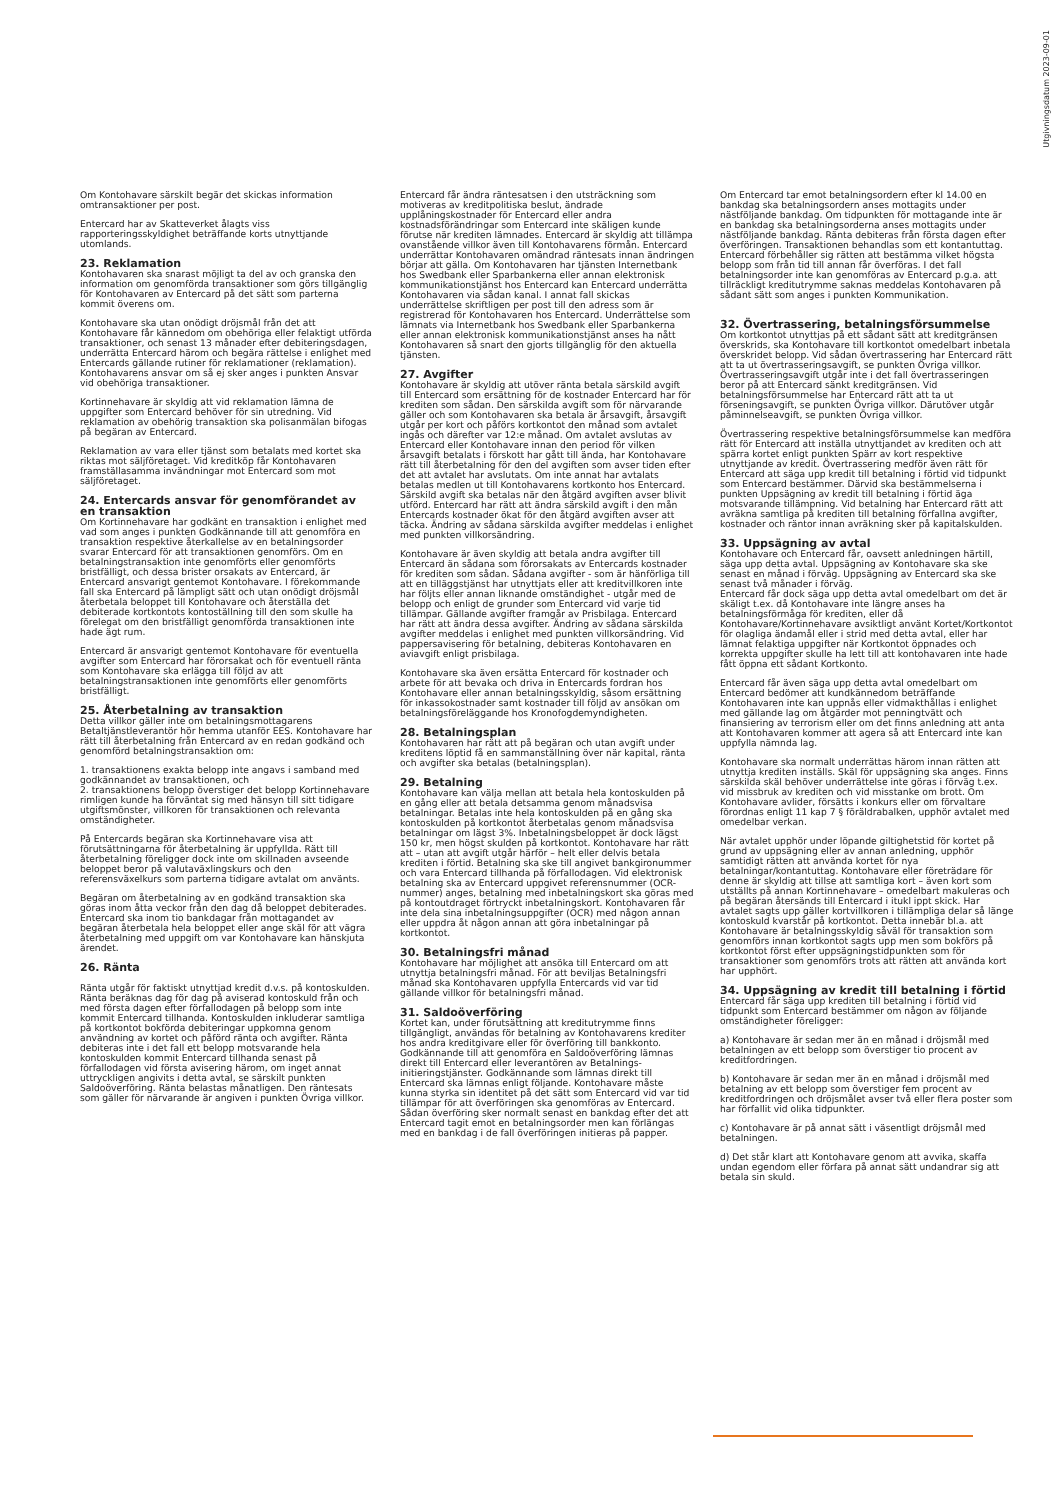Utgivningsdatum 2023-09-01
Om Kontohavare särskilt begär det skickas information omtransaktioner per post.
Entercard har av Skatteverket ålagts viss rapporteringsskyldighet beträffande korts utnyttjande utomlands.
23. Reklamation
Kontohavaren ska snarast möjligt ta del av och granska den information om genomförda transaktioner som görs tillgänglig för Kontohavaren av Entercard på det sätt som parterna kommit överens om.
Kontohavare ska utan onödigt dröjsmål från det att Kontohavare får kännedom om obehöriga eller felaktigt utförda transaktioner, och senast 13 månader efter debiteringsdagen, underrätta Entercard härom och begära rättelse i enlighet med Entercards gällande rutiner för reklamationer (reklamation). Kontohavarens ansvar om så ej sker anges i punkten Ansvar vid obehöriga transaktioner.
Kortinnehavare är skyldig att vid reklamation lämna de uppgifter som Entercard behöver för sin utredning. Vid reklamation av obehörig transaktion ska polisanmälan bifogas på begäran av Entercard.
Reklamation av vara eller tjänst som betalats med kortet ska riktas mot säljföretaget. Vid kreditköp får Kontohavaren framställasamma invändningar mot Entercard som mot säljföretaget.
24. Entercards ansvar för genomförandet av en transaktion
Om Kortinnehavare har godkänt en transaktion i enlighet med vad som anges i punkten Godkännande till att genomföra en transaktion respektive återkallelse av en betalningsorder svarar Entercard för att transaktionen genomförs. Om en betalningstransaktion inte genomförts eller genomförts bristfälligt, och dessa brister orsakats av Entercard, är Entercard ansvarigt gentemot Kontohavare. I förekommande fall ska Entercard på lämpligt sätt och utan onödigt dröjsmål återbetala beloppet till Kontohavare och återställa det debiterade kortkontots kontoställning till den som skulle ha förelegat om den bristfälligt genomförda transaktionen inte hade ägt rum.
Entercard är ansvarigt gentemot Kontohavare för eventuella avgifter som Entercard har förorsakat och för eventuell ränta som Kontohavare ska erlägga till följd av att betalningstransaktionen inte genomförts eller genomförts bristfälligt.
25. Återbetalning av transaktion
Detta villkor gäller inte om betalningsmottagarens Betaltjänstleverantör hör hemma utanför EES. Kontohavare har rätt till återbetalning från Entercard av en redan godkänd och genomförd betalningstransaktion om:
1. transaktionens exakta belopp inte angavs i samband med godkännandet av transaktionen, och
2. transaktionens belopp överstiger det belopp Kortinnehavare rimligen kunde ha förväntat sig med hänsyn till sitt tidigare utgiftsmönster, villkoren för transaktionen och relevanta omständigheter.
På Entercards begäran ska Kortinnehavare visa att förutsättningarna för återbetalning är uppfyllda. Rätt till återbetalning föreligger dock inte om skillnaden avseende beloppet beror på valutaväxlingskurs och den referensväxelkurs som parterna tidigare avtalat om använts.
Begäran om återbetalning av en godkänd transaktion ska göras inom åtta veckor från den dag då beloppet debiterades. Entercard ska inom tio bankdagar från mottagandet av begäran återbetala hela beloppet eller ange skäl för att vägra återbetalning med uppgift om var Kontohavare kan hänskjuta ärendet.
26. Ränta
Ränta utgår för faktiskt utnyttjad kredit d.v.s. på kontoskulden. Ränta beräknas dag för dag på aviserad kontoskuld från och med första dagen efter förfallodagen på belopp som inte kommit Entercard tillhanda. Kontoskulden inkluderar samtliga på kortkontot bokförda debiteringar uppkomna genom användning av kortet och påförd ränta och avgifter. Ränta debiteras inte i det fall ett belopp motsvarande hela kontoskulden kommit Entercard tillhanda senast på förfallodagen vid första avisering härom, om inget annat uttryckligen angivits i detta avtal, se särskilt punkten Saldoöverföring. Ränta belastas månatligen. Den räntesats som gäller för närvarande är angiven i punkten Övriga villkor.
Entercard får ändra räntesatsen i den utsträckning som motiveras av kreditpolitiska beslut, ändrade upplåningskostnader för Entercard eller andra kostnadsförändringar som Entercard inte skäligen kunde förutse när krediten lämnades. Entercard är skyldig att tillämpa ovanstående villkor även till Kontohavarens förmån. Entercard underrättar Kontohavaren omändrad räntesats innan ändringen börjar att gälla. Om Kontohavaren har tjänsten Internetbank hos Swedbank eller Sparbankerna eller annan elektronisk kommunikationstjänst hos Entercard kan Entercard underrätta Kontohavaren via sådan kanal. I annat fall skickas underrättelse skriftligen per post till den adress som är registrerad för Kontohavaren hos Entercard. Underrättelse som lämnats via Internetbank hos Swedbank eller Sparbankerna eller annan elektronisk kommunikationstjänst anses ha nått Kontohavaren så snart den gjorts tillgänglig för den aktuella tjänsten.
27. Avgifter
Kontohavare är skyldig att utöver ränta betala särskild avgift till Entercard som ersättning för de kostnader Entercard har för krediten som sådan. Den särskilda avgift som för närvarande gäller och som Kontohavaren ska betala är årsavgift, årsavgift utgår per kort och påförs kortkontot den månad som avtalet ingås och därefter var 12:e månad. Om avtalet avslutas av Entercard eller Kontohavare innan den period för vilken årsavgift betalats i förskott har gått till ända, har Kontohavare rätt till återbetalning för den del avgiften som avser tiden efter det att avtalet har avslutats. Om inte annat har avtalats betalas medlen ut till Kontohavarens kortkonto hos Entercard. Särskild avgift ska betalas när den åtgärd avgiften avser blivit utförd. Entercard har rätt att ändra särskild avgift i den mån Entercards kostnader ökat för den åtgärd avgiften avser att täcka. Ändring av sådana särskilda avgifter meddelas i enlighet med punkten villkorsändring.
Kontohavare är även skyldig att betala andra avgifter till Entercard än sådana som förorsakats av Entercards kostnader för krediten som sådan. Sådana avgifter - som är hänförliga till att en tilläggstjänst har utnyttjats eller att kreditvillkoren inte har följts eller annan liknande omständighet - utgår med de belopp och enligt de grunder som Entercard vid varje tid tillämpar. Gällande avgifter framgår av Prisbilaga. Entercard har rätt att ändra dessa avgifter. Ändring av sådana särskilda avgifter meddelas i enlighet med punkten villkorsändring. Vid pappersavisering för betalning, debiteras Kontohavaren en aviavgift enligt prisbilaga.
Kontohavare ska även ersätta Entercard för kostnader och arbete för att bevaka och driva in Entercards fordran hos Kontohavare eller annan betalningsskyldig, såsom ersättning för inkassokostnader samt kostnader till följd av ansökan om betalningsföreläggande hos Kronofogdemyndigheten.
28. Betalningsplan
Kontohavaren har rätt att på begäran och utan avgift under kreditens löptid få en sammanställning över när kapital, ränta och avgifter ska betalas (betalningsplan).
29. Betalning
Kontohavare kan välja mellan att betala hela kontoskulden på en gång eller att betala detsamma genom månadsvisa betalningar. Betalas inte hela kontoskulden på en gång ska kontoskulden på kortkontot återbetalas genom månadsvisa betalningar om lägst 3%. Inbetalningsbeloppet är dock lägst 150 kr, men högst skulden på kortkontot. Kontohavare har rätt att – utan att avgift utgår härför – helt eller delvis betala krediten i förtid. Betalning ska ske till angivet bankgironummer och vara Entercard tillhanda på förfallodagen. Vid elektronisk betalning ska av Entercard uppgivet referensnummer (OCR-nummer) anges, betalning med inbetalningskort ska göras med på kontoutdraget förtryckt inbetalningskort. Kontohavaren får inte dela sina inbetalningsuppgifter (OCR) med någon annan eller uppdra åt någon annan att göra inbetalningar på kortkontot.
30. Betalningsfri månad
Kontohavare har möjlighet att ansöka till Entercard om att utnyttja betalningsfri månad. För att beviljas Betalningsfri månad ska Kontohavaren uppfylla Entercards vid var tid gällande villkor för betalningsfri månad.
31. Saldoöverföring
Kortet kan, under förutsättning att kreditutrymme finns tillgängligt, användas för betalning av Kontohavarens krediter hos andra kreditgivare eller för överföring till bankkonto. Godkännande till att genomföra en Saldoöverföring lämnas direkt till Entercard eller leverantören av Betalnings-initieringstjänster. Godkännande som lämnas direkt till Entercard ska lämnas enligt följande. Kontohavare måste kunna styrka sin identitet på det sätt som Entercard vid var tid tillämpar för att överföringen ska genomföras av Entercard. Sådan överföring sker normalt senast en bankdag efter det att Entercard tagit emot en betalningsorder men kan förlängas med en bankdag i de fall överföringen initieras på papper.
Om Entercard tar emot betalningsordern efter kl 14.00 en bankdag ska betalningsordern anses mottagits under nästföljande bankdag. Om tidpunkten för mottagande inte är en bankdag ska betalningsorderna anses mottagits under nästföljande bankdag. Ränta debiteras från första dagen efter överföringen. Transaktionen behandlas som ett kontantuttag. Entercard förbehåller sig rätten att bestämma vilket högsta belopp som från tid till annan får överföras. I det fall betalningsorder inte kan genomföras av Entercard p.g.a. att tillräckligt kreditutrymme saknas meddelas Kontohavaren på sådant sätt som anges i punkten Kommunikation.
32. Övertrassering, betalningsförsummelse
Om kortkontot utnyttjas på ett sådant sätt att kreditgränsen överskrids, ska Kontohavare till kortkontot omedelbart inbetala överskridet belopp. Vid sådan övertrassering har Entercard rätt att ta ut övertrasseringsavgift, se punkten Övriga villkor. Övertrasseringsavgift utgår inte i det fall övertrasseringen beror på att Entercard sänkt kreditgränsen. Vid betalningsförsummelse har Entercard rätt att ta ut förseningsavgift, se punkten Övriga villkor. Därutöver utgår påminnelseavgift, se punkten Övriga villkor.
Övertrassering respektive betalningsförsummelse kan medföra rätt för Entercard att inställa utnyttjandet av krediten och att spärra kortet enligt punkten Spärr av kort respektive utnyttjande av kredit. Övertrassering medför även rätt för Entercard att säga upp kredit till betalning i förtid vid tidpunkt som Entercard bestämmer. Därvid ska bestämmelserna i punkten Uppsägning av kredit till betalning i förtid äga motsvarande tillämpning. Vid betalning har Entercard rätt att avräkna samtliga på krediten till betalning förfallna avgifter, kostnader och räntor innan avräkning sker på kapitalskulden.
33. Uppsägning av avtal
Kontohavare och Entercard får, oavsett anledningen härtill, säga upp detta avtal. Uppsägning av Kontohavare ska ske senast en månad i förväg. Uppsägning av Entercard ska ske senast två månader i förväg.
Entercard får dock säga upp detta avtal omedelbart om det är skäligt t.ex. då Kontohavare inte längre anses ha betalningsförmåga för krediten, eller då Kontohavare/Kortinnehavare avsiktligt använt Kortet/Kortkontot för olagliga ändamål eller i strid med detta avtal, eller har lämnat felaktiga uppgifter när Kortkontot öppnades och korrekta uppgifter skulle ha lett till att kontohavaren inte hade fått öppna ett sådant Kortkonto.
Entercard får även säga upp detta avtal omedelbart om Entercard bedömer att kundkännedom beträffande Kontohavaren inte kan uppnås eller vidmakthållas i enlighet med gällande lag om åtgärder mot penningtvätt och finansiering av terrorism eller om det finns anledning att anta att Kontohavaren kommer att agera så att Entercard inte kan uppfylla nämnda lag.
Kontohavare ska normalt underrättas härom innan rätten att utnyttja krediten inställs. Skäl för uppsägning ska anges. Finns särskilda skäl behöver underrättelse inte göras i förväg t.ex. vid missbruk av krediten och vid misstanke om brott. Om Kontohavare avlider, försätts i konkurs eller om förvaltare förordnas enligt 11 kap 7 § föräldrabalken, upphör avtalet med omedelbar verkan.
När avtalet upphör under löpande giltighetstid för kortet på grund av uppsägning eller av annan anledning, upphör samtidigt rätten att använda kortet för nya betalningar/kontantuttag. Kontohavare eller företrädare för denne är skyldig att tillse att samtliga kort – även kort som utställts på annan Kortinnehavare – omedelbart makuleras och på begäran återsänds till Entercard i itukl ippt skick. Har avtalet sagts upp gäller kortvillkoren i tillämpliga delar så länge kontoskuld kvarstår på kortkontot. Detta innebär bl.a. att Kontohavare är betalningsskyldig såväl för transaktion som genomförs innan kortkontot sagts upp men som bokförs på kortkontot först efter uppsägningstidpunkten som för transaktioner som genomförs trots att rätten att använda kort har upphört.
34. Uppsägning av kredit till betalning i förtid
Entercard får säga upp krediten till betalning i förtid vid tidpunkt som Entercard bestämmer om någon av följande omständigheter föreligger:
a) Kontohavare är sedan mer än en månad i dröjsmål med betalningen av ett belopp som överstiger tio procent av kreditfordringen.
b) Kontohavare är sedan mer än en månad i dröjsmål med betalning av ett belopp som överstiger fem procent av kreditfordringen och dröjsmålet avser två eller flera poster som har förfallit vid olika tidpunkter.
c) Kontohavare är på annat sätt i väsentligt dröjsmål med betalningen.
d) Det står klart att Kontohavare genom att avvika, skaffa undan egendom eller förfara på annat sätt undandrar sig att betala sin skuld.